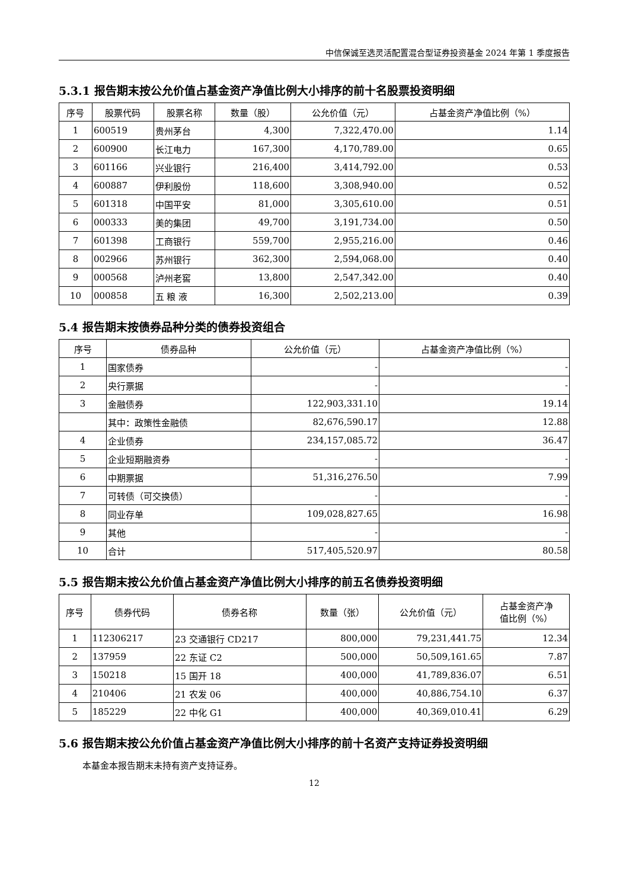中信保诚至选灵活配置混合型证券投资基金 2024 年第 1 季度报告
5.3.1 报告期末按公允价值占基金资产净值比例大小排序的前十名股票投资明细
| 序号 | 股票代码 | 股票名称 | 数量（股） | 公允价值（元） | 占基金资产净值比例（%） |
| --- | --- | --- | --- | --- | --- |
| 1 | 600519 | 贵州茅台 | 4,300 | 7,322,470.00 | 1.14 |
| 2 | 600900 | 长江电力 | 167,300 | 4,170,789.00 | 0.65 |
| 3 | 601166 | 兴业银行 | 216,400 | 3,414,792.00 | 0.53 |
| 4 | 600887 | 伊利股份 | 118,600 | 3,308,940.00 | 0.52 |
| 5 | 601318 | 中国平安 | 81,000 | 3,305,610.00 | 0.51 |
| 6 | 000333 | 美的集团 | 49,700 | 3,191,734.00 | 0.50 |
| 7 | 601398 | 工商银行 | 559,700 | 2,955,216.00 | 0.46 |
| 8 | 002966 | 苏州银行 | 362,300 | 2,594,068.00 | 0.40 |
| 9 | 000568 | 泸州老窖 | 13,800 | 2,547,342.00 | 0.40 |
| 10 | 000858 | 五 粮 液 | 16,300 | 2,502,213.00 | 0.39 |
5.4 报告期末按债券品种分类的债券投资组合
| 序号 | 债券品种 | 公允价值（元） | 占基金资产净值比例（%） |
| --- | --- | --- | --- |
| 1 | 国家债券 | - | - |
| 2 | 央行票据 | - | - |
| 3 | 金融债券 | 122,903,331.10 | 19.14 |
| | 其中：政策性金融债 | 82,676,590.17 | 12.88 |
| 4 | 企业债券 | 234,157,085.72 | 36.47 |
| 5 | 企业短期融资券 | - | - |
| 6 | 中期票据 | 51,316,276.50 | 7.99 |
| 7 | 可转债（可交换债） | - | - |
| 8 | 同业存单 | 109,028,827.65 | 16.98 |
| 9 | 其他 | - | - |
| 10 | 合计 | 517,405,520.97 | 80.58 |
5.5 报告期末按公允价值占基金资产净值比例大小排序的前五名债券投资明细
| 序号 | 债券代码 | 债券名称 | 数量（张） | 公允价值（元） | 占基金资产净 值比例（%） |
| --- | --- | --- | --- | --- | --- |
| 1 | 112306217 | 23 交通银行 CD217 | 800,000 | 79,231,441.75 | 12.34 |
| 2 | 137959 | 22 东证 C2 | 500,000 | 50,509,161.65 | 7.87 |
| 3 | 150218 | 15 国开 18 | 400,000 | 41,789,836.07 | 6.51 |
| 4 | 210406 | 21 农发 06 | 400,000 | 40,886,754.10 | 6.37 |
| 5 | 185229 | 22 中化 G1 | 400,000 | 40,369,010.41 | 6.29 |
5.6 报告期末按公允价值占基金资产净值比例大小排序的前十名资产支持证券投资明细
本基金本报告期末未持有资产支持证券。
12